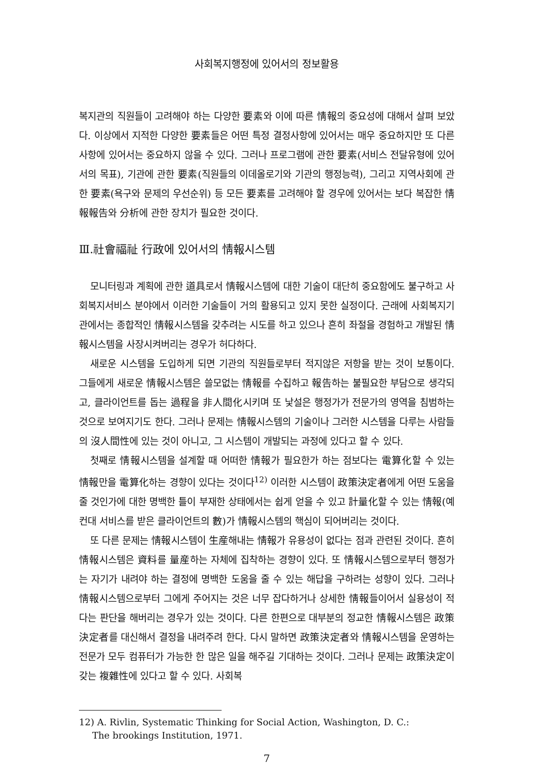사회복지행정에 있어서의 정보활용
복지관의 직원들이 고려해야 하는 다양한 要素와 이에 따른 情報의 중요성에 대해서 살펴 보았다. 이상에서 지적한 다양한 要素들은 어떤 특정 결정사항에 있어서는 매우 중요하지만 또 다른 사항에 있어서는 중요하지 않을 수 있다. 그러나 프로그램에 관한 要素(서비스 전달유형에 있어서의 목표), 기관에 관한 要素(직원들의 이데올로기와 기관의 행정능력), 그리고 지역사회에 관한 要素(욕구와 문제의 우선순위) 등 모든 要素를 고려해야 할 경우에 있어서는 보다 복잡한 情報報告와 分析에 관한 장치가 필요한 것이다.
Ⅲ.社會福祉 行政에 있어서의 情報시스템
모니터링과 계획에 관한 道具로서 情報시스템에 대한 기술이 대단히 중요함에도 불구하고 사회복지서비스 분야에서 이러한 기술들이 거의 활용되고 있지 못한 실정이다. 근래에 사회복지기관에서는 종합적인 情報시스템을 갖추려는 시도를 하고 있으나 흔히 좌절을 경험하고 개발된 情報시스템을 사장시켜버리는 경우가 허다하다.
새로운 시스템을 도입하게 되면 기관의 직원들로부터 적지않은 저항을 받는 것이 보통이다. 그들에게 새로운 情報시스템은 쓸모없는 情報를 수집하고 報告하는 불필요한 부담으로 생각되고, 클라이언트를 돕는 過程을 非人間化시키며 또 낯설은 행정가가 전문가의 영역을 침범하는 것으로 보여지기도 한다. 그러나 문제는 情報시스템의 기술이나 그러한 시스템을 다루는 사람들의 沒人間性에 있는 것이 아니고, 그 시스템이 개발되는 과정에 있다고 할 수 있다.
첫째로 情報시스템을 설계할 때 어떠한 情報가 필요한가 하는 점보다는 電算化할 수 있는 情報만을 電算化하는 경향이 있다는 것이다<sup>12)</sup> 이러한 시스템이 政策決定者에게 어떤 도움을 줄 것인가에 대한 명백한 틀이 부재한 상태에서는 쉽게 얻을 수 있고 計量化할 수 있는 情報(예컨대 서비스를 받은 클라이언트의 數)가 情報시스템의 핵심이 되어버리는 것이다.
또 다른 문제는 情報시스템이 生産해내는 情報가 유용성이 없다는 점과 관련된 것이다. 흔히 情報시스템은 資料를 量産하는 자체에 집착하는 경향이 있다. 또 情報시스템으로부터 행정가는 자기가 내려야 하는 결정에 명백한 도움을 줄 수 있는 해답을 구하려는 성향이 있다. 그러나 情報시스템으로부터 그에게 주어지는 것은 너무 잡다하거나 상세한 情報들이어서 실용성이 적다는 판단을 해버리는 경우가 있는 것이다. 다른 한편으로 대부분의 정교한 情報시스템은 政策決定者를 대신해서 결정을 내려주려 한다. 다시 말하면 政策決定者와 情報시스템을 운영하는 전문가 모두 컴퓨터가 가능한 한 많은 일을 해주길 기대하는 것이다. 그러나 문제는 政策決定이 갖는 複雜性에 있다고 할 수 있다. 사회복
12) A. Rivlin, Systematic Thinking for Social Action, Washington, D. C.:
The brookings Institution, 1971.
7